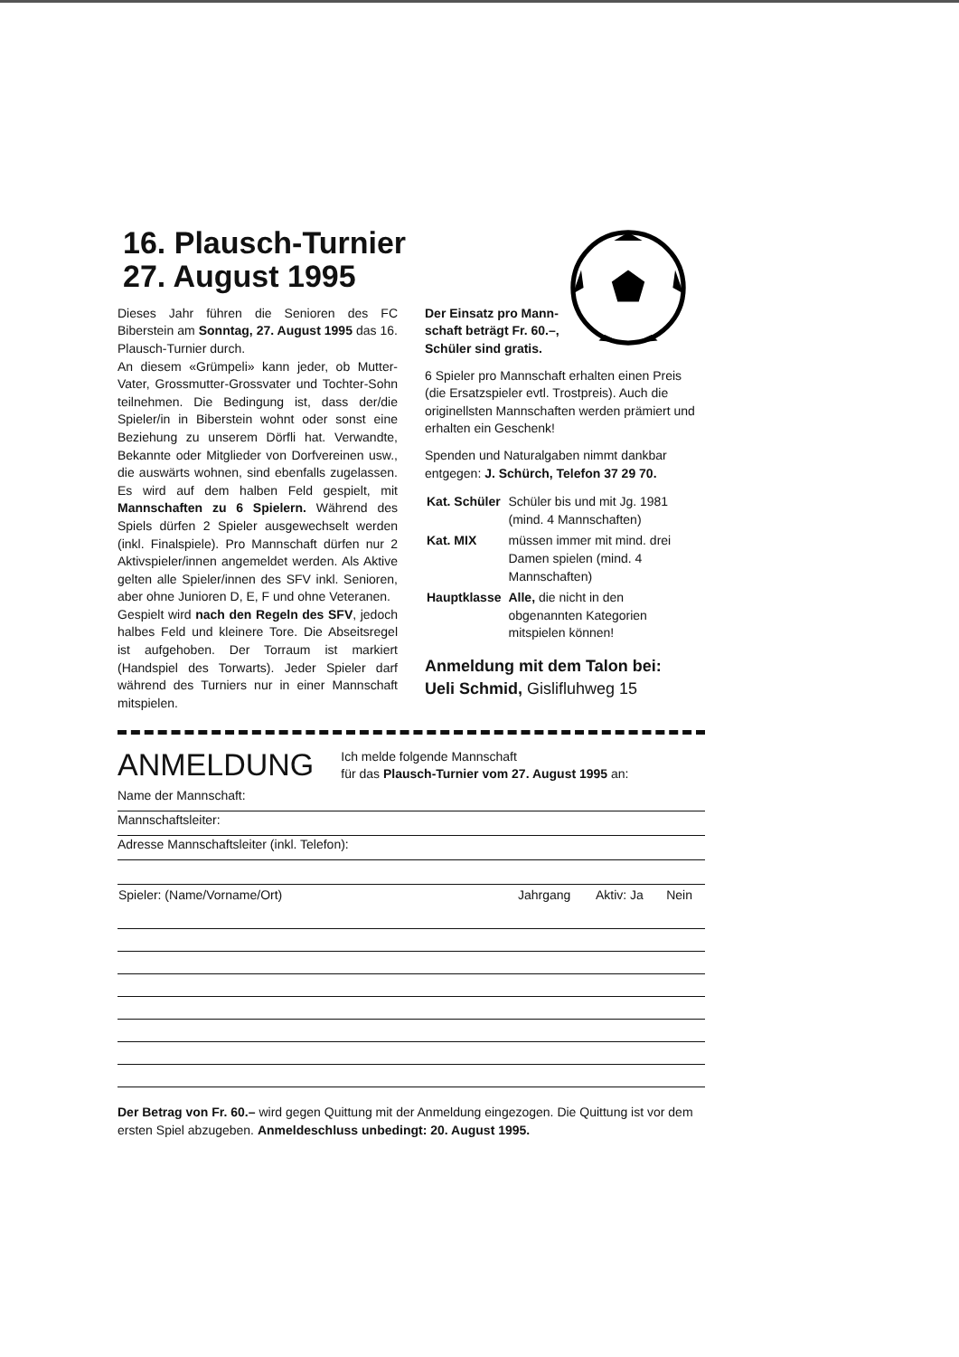16. Plausch-Turnier
27. August 1995
Dieses Jahr führen die Senioren des FC Biberstein am Sonntag, 27. August 1995 das 16. Plausch-Turnier durch.
An diesem «Grümpeli» kann jeder, ob Mutter-Vater, Grossmutter-Grossvater und Tochter-Sohn teilnehmen. Die Bedingung ist, dass der/die Spieler/in in Biberstein wohnt oder sonst eine Beziehung zu unserem Dörfli hat. Verwandte, Bekannte oder Mitglieder von Dorfvereinen usw., die auswärts wohnen, sind ebenfalls zugelassen. Es wird auf dem halben Feld gespielt, mit Mannschaften zu 6 Spielern. Während des Spiels dürfen 2 Spieler ausgewechselt werden (inkl. Finalspiele). Pro Mannschaft dürfen nur 2 Aktivspieler/innen angemeldet werden. Als Aktive gelten alle Spieler/innen des SFV inkl. Senioren, aber ohne Junioren D, E, F und ohne Veteranen.
Gespielt wird nach den Regeln des SFV, jedoch halbes Feld und kleinere Tore. Die Abseitsregel ist aufgehoben. Der Torraum ist markiert (Handspiel des Torwarts). Jeder Spieler darf während des Turniers nur in einer Mannschaft mitspielen.
Der Einsatz pro Mann-
schaft beträgt Fr. 60.–,
Schüler sind gratis.
6 Spieler pro Mannschaft erhalten einen Preis (die Ersatzspieler evtl. Trostpreis). Auch die originellsten Mannschaften werden prämiert und erhalten ein Geschenk!
Spenden und Naturalgaben nimmt dankbar entgegen: J. Schürch, Telefon 37 29 70.
| Kat. Schüler | Schüler bis und mit Jg. 1981 (mind. 4 Mannschaften) |
| Kat. MIX | müssen immer mit mind. drei Damen spielen (mind. 4 Mannschaften) |
| Hauptklasse | Alle, die nicht in den obgenannten Kategorien mitspielen können! |
Anmeldung mit dem Talon bei:
Ueli Schmid, Gislifluhweg 15
ANMELDUNG
Ich melde folgende Mannschaft
für das Plausch-Turnier vom 27. August 1995 an:
Name der Mannschaft:
Mannschaftsleiter:
Adresse Mannschaftsleiter (inkl. Telefon):
| Spieler: (Name/Vorname/Ort) | Jahrgang | Aktiv: Ja | Nein |
| --- | --- | --- | --- |
Der Betrag von Fr. 60.– wird gegen Quittung mit der Anmeldung eingezogen. Die Quittung ist vor dem ersten Spiel abzugeben. Anmeldeschluss unbedingt: 20. August 1995.